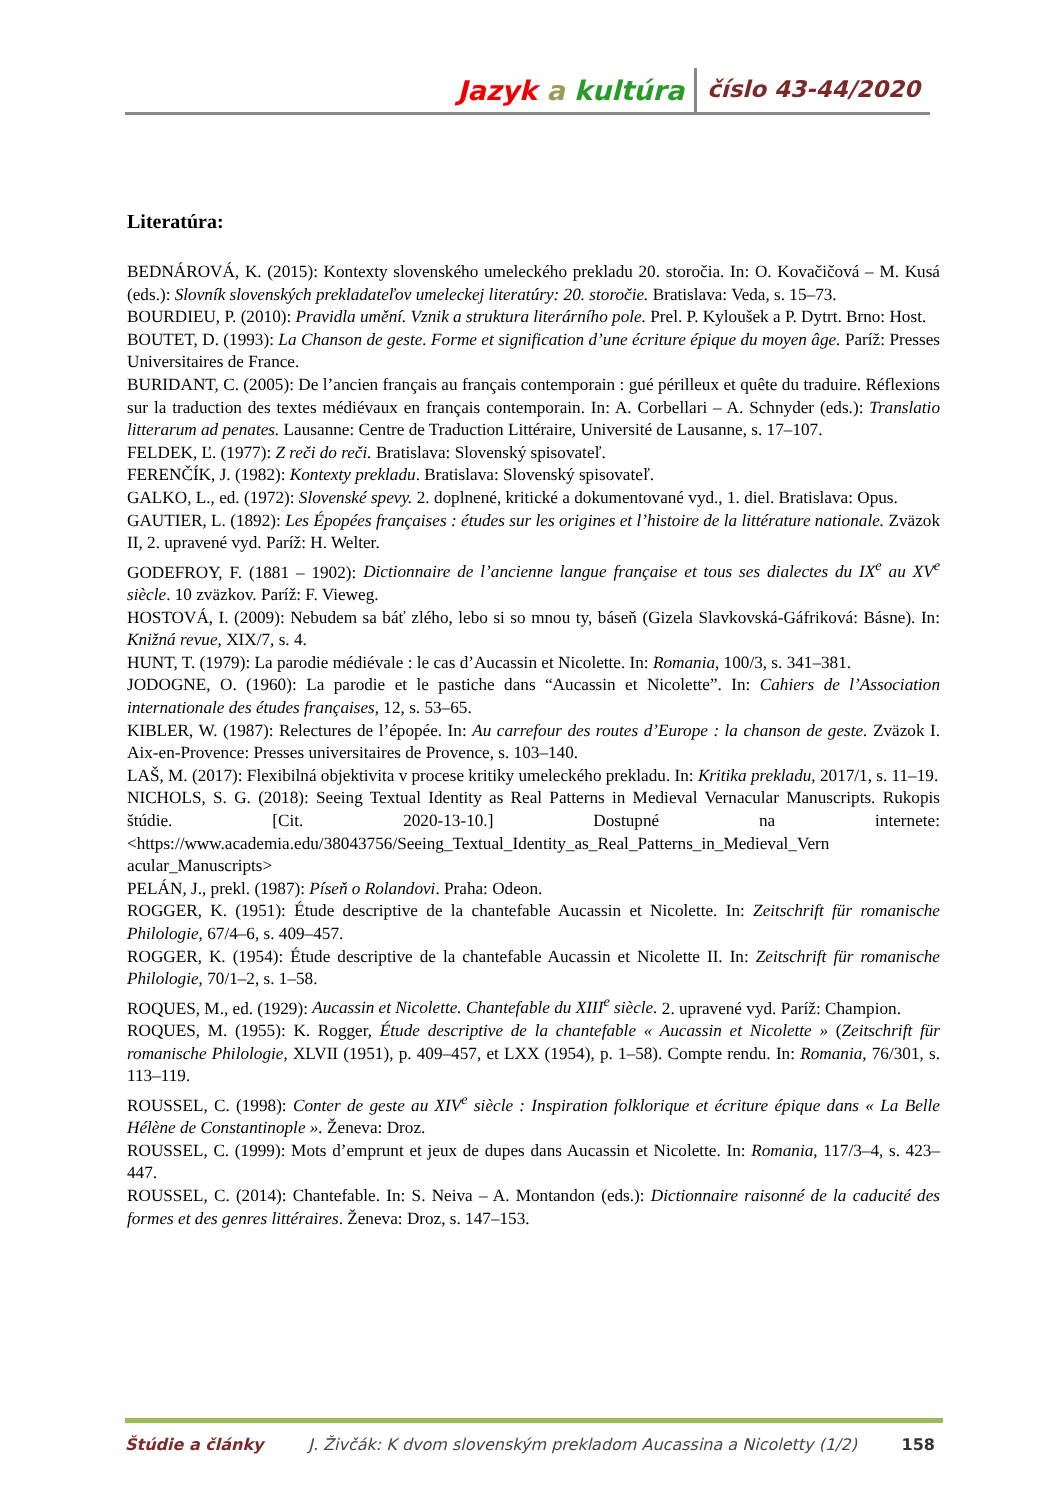Jazyk a kultúra číslo 43-44/2020
Literatúra:
BEDNÁROVÁ, K. (2015): Kontexty slovenského umeleckého prekladu 20. storočia. In: O. Kovačičová – M. Kusá (eds.): Slovník slovenských prekladateľov umeleckej literatúry: 20. storočie. Bratislava: Veda, s. 15–73.
BOURDIEU, P. (2010): Pravidla umění. Vznik a struktura literárního pole. Prel. P. Kyloušek a P. Dytrt. Brno: Host.
BOUTET, D. (1993): La Chanson de geste. Forme et signification d’une écriture épique du moyen âge. Paríž: Presses Universitaires de France.
BURIDANT, C. (2005): De l’ancien français au français contemporain : gué périlleux et quête du traduire. Réflexions sur la traduction des textes médiévaux en français contemporain. In: A. Corbellari – A. Schnyder (eds.): Translatio litterarum ad penates. Lausanne: Centre de Traduction Littéraire, Université de Lausanne, s. 17–107.
FELDEK, Ľ. (1977): Z reči do reči. Bratislava: Slovenský spisovateľ.
FERENČÍK, J. (1982): Kontexty prekladu. Bratislava: Slovenský spisovateľ.
GALKO, L., ed. (1972): Slovenské spevy. 2. doplnené, kritické a dokumentované vyd., 1. diel. Bratislava: Opus.
GAUTIER, L. (1892): Les Épopées françaises : études sur les origines et l’histoire de la littérature nationale. Zväzok II, 2. upravené vyd. Paríž: H. Welter.
GODEFROY, F. (1881 – 1902): Dictionnaire de l’ancienne langue française et tous ses dialectes du IX<sup>e</sup> au XV<sup>e</sup> siècle. 10 zväzkov. Paríž: F. Vieweg.
HOSTOVÁ, I. (2009): Nebudem sa báť zlého, lebo si so mnou ty, báseň (Gizela Slavkovská-Gáfriková: Básne). In: Knižná revue, XIX/7, s. 4.
HUNT, T. (1979): La parodie médiévale : le cas d’Aucassin et Nicolette. In: Romania, 100/3, s. 341–381.
JODOGNE, O. (1960): La parodie et le pastiche dans “Aucassin et Nicolette”. In: Cahiers de l’Association internationale des études françaises, 12, s. 53–65.
KIBLER, W. (1987): Relectures de l’épopée. In: Au carrefour des routes d’Europe : la chanson de geste. Zväzok I. Aix-en-Provence: Presses universitaires de Provence, s. 103–140.
LAŠ, M. (2017): Flexibilná objektivita v procese kritiky umeleckého prekladu. In: Kritika prekladu, 2017/1, s. 11–19.
NICHOLS, S. G. (2018): Seeing Textual Identity as Real Patterns in Medieval Vernacular Manuscripts. Rukopis štúdie. [Cit. 2020-13-10.] Dostupné na internete: <https://www.academia.edu/38043756/Seeing_Textual_Identity_as_Real_Patterns_in_Medieval_Vern acular_Manuscripts>
PELÁN, J., prekl. (1987): Píseň o Rolandovi. Praha: Odeon.
ROGGER, K. (1951): Étude descriptive de la chantefable Aucassin et Nicolette. In: Zeitschrift für romanische Philologie, 67/4–6, s. 409–457.
ROGGER, K. (1954): Étude descriptive de la chantefable Aucassin et Nicolette II. In: Zeitschrift für romanische Philologie, 70/1–2, s. 1–58.
ROQUES, M., ed. (1929): Aucassin et Nicolette. Chantefable du XIII<sup>e</sup> siècle. 2. upravené vyd. Paríž: Champion.
ROQUES, M. (1955): K. Rogger, Étude descriptive de la chantefable « Aucassin et Nicolette » (Zeitschrift für romanische Philologie, XLVII (1951), p. 409–457, et LXX (1954), p. 1–58). Compte rendu. In: Romania, 76/301, s. 113–119.
ROUSSEL, C. (1998): Conter de geste au XIV<sup>e</sup> siècle : Inspiration folklorique et écriture épique dans « La Belle Hélène de Constantinople ». Ženeva: Droz.
ROUSSEL, C. (1999): Mots d’emprunt et jeux de dupes dans Aucassin et Nicolette. In: Romania, 117/3–4, s. 423–447.
ROUSSEL, C. (2014): Chantefable. In: S. Neiva – A. Montandon (eds.): Dictionnaire raisonné de la caducité des formes et des genres littéraires. Ženeva: Droz, s. 147–153.
Štúdie a články J. Živčák: K dvom slovenským prekladom Aucassina a Nicoletty (1/2) 158